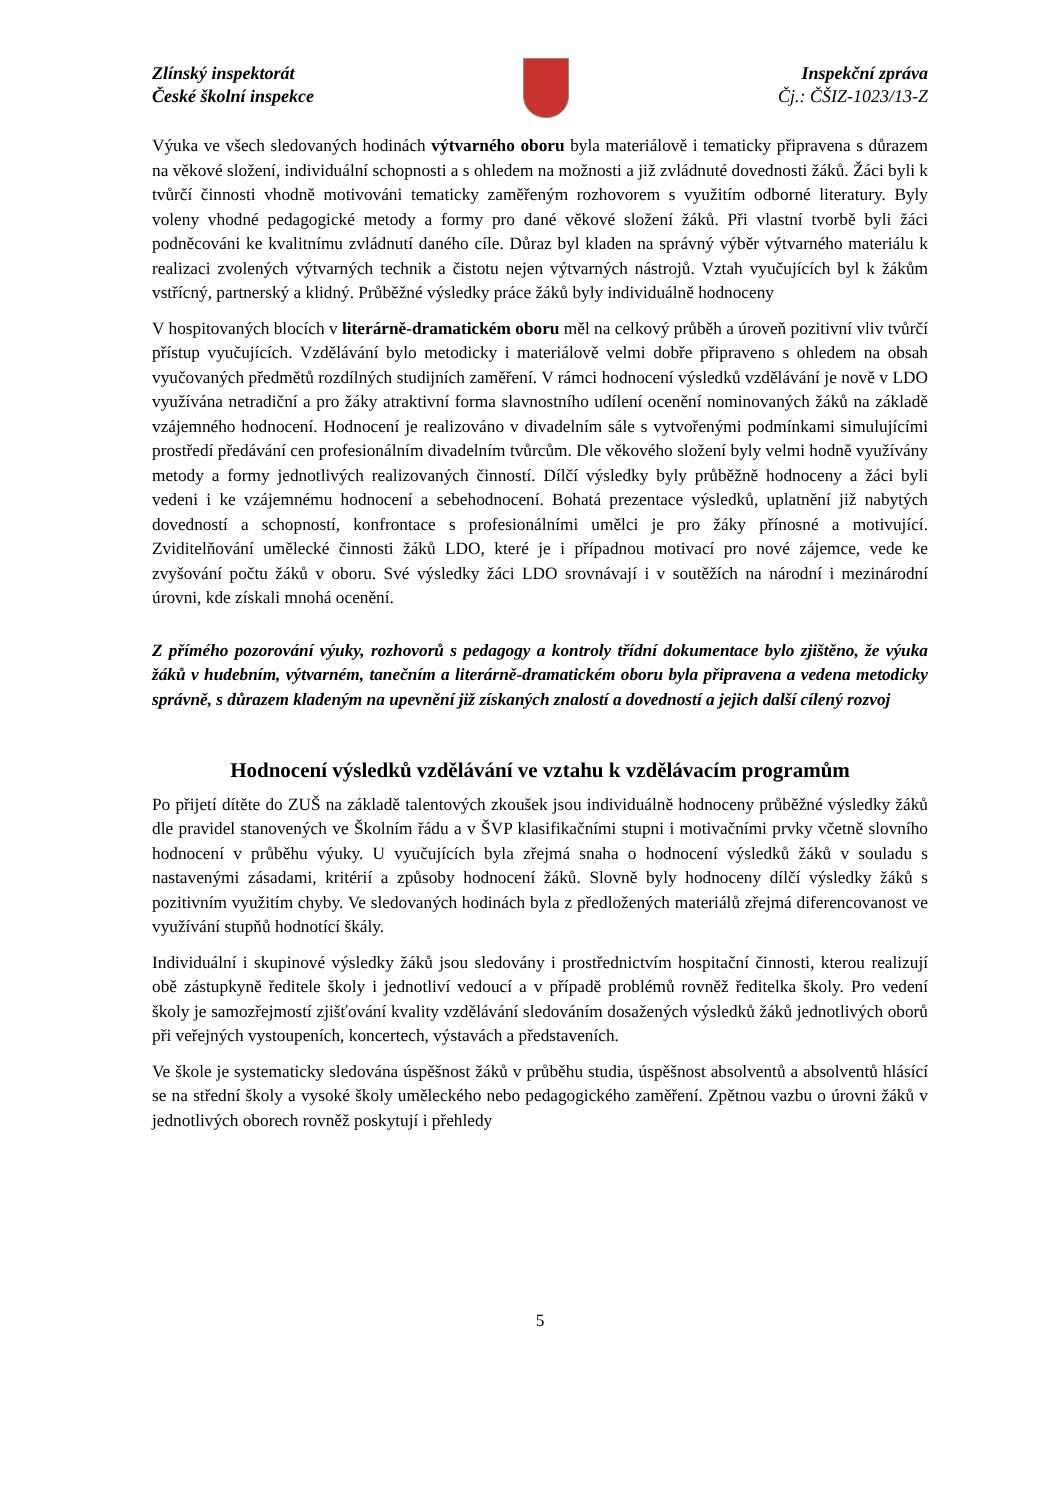Zlínský inspektorát
České školní inspekce
Inspekční zpráva
Čj.: ČŠIZ-1023/13-Z
Výuka ve všech sledovaných hodinách výtvarného oboru byla materiálově i tematicky připravena s důrazem na věkové složení, individuální schopnosti a s ohledem na možnosti a již zvládnuté dovednosti žáků. Žáci byli k tvůrčí činnosti vhodně motivováni tematicky zaměřeným rozhovorem s využitím odborné literatury. Byly voleny vhodné pedagogické metody a formy pro dané věkové složení žáků. Při vlastní tvorbě byli žáci podněcováni ke kvalitnímu zvládnutí daného cíle. Důraz byl kladen na správný výběr výtvarného materiálu k realizaci zvolených výtvarných technik a čistotu nejen výtvarných nástrojů. Vztah vyučujících byl k žákům vstřícný, partnerský a klidný. Průběžné výsledky práce žáků byly individuálně hodnoceny
V hospitovaných blocích v literárně-dramatickém oboru měl na celkový průběh a úroveň pozitivní vliv tvůrčí přístup vyučujících. Vzdělávání bylo metodicky i materiálově velmi dobře připraveno s ohledem na obsah vyučovaných předmětů rozdílných studijních zaměření. V rámci hodnocení výsledků vzdělávání je nově v LDO využívána netradiční a pro žáky atraktivní forma slavnostního udílení ocenění nominovaných žáků na základě vzájemného hodnocení. Hodnocení je realizováno v divadelním sále s vytvořenými podmínkami simulujícími prostředí předávání cen profesionálním divadelním tvůrcům. Dle věkového složení byly velmi hodně využívány metody a formy jednotlivých realizovaných činností. Dílčí výsledky byly průběžně hodnoceny a žáci byli vedeni i ke vzájemnému hodnocení a sebehodnocení. Bohatá prezentace výsledků, uplatnění již nabytých dovedností a schopností, konfrontace s profesionálními umělci je pro žáky přínosné a motivující. Zviditelňování umělecké činnosti žáků LDO, které je i případnou motivací pro nové zájemce, vede ke zvyšování počtu žáků v oboru. Své výsledky žáci LDO srovnávají i v soutěžích na národní i mezinárodní úrovni, kde získali mnohá ocenění.
Z přímého pozorování výuky, rozhovorů s pedagogy a kontroly třídní dokumentace bylo zjištěno, že výuka žáků v hudebním, výtvarném, tanečním a literárně-dramatickém oboru byla připravena a vedena metodicky správně, s důrazem kladeným na upevnění již získaných znalostí a dovedností a jejich další cílený rozvoj
Hodnocení výsledků vzdělávání ve vztahu k vzdělávacím programům
Po přijetí dítěte do ZUŠ na základě talentových zkoušek jsou individuálně hodnoceny průběžné výsledky žáků dle pravidel stanovených ve Školním řádu a v ŠVP klasifikačními stupni i motivačními prvky včetně slovního hodnocení v průběhu výuky. U vyučujících byla zřejmá snaha o hodnocení výsledků žáků v souladu s nastavenými zásadami, kritérií a způsoby hodnocení žáků. Slovně byly hodnoceny dílčí výsledky žáků s pozitivním využitím chyby. Ve sledovaných hodinách byla z předložených materiálů zřejmá diferencovanost ve využívání stupňů hodnotící škály.
Individuální i skupinové výsledky žáků jsou sledovány i prostřednictvím hospitační činnosti, kterou realizují obě zástupkyně ředitele školy i jednotliví vedoucí a v případě problémů rovněž ředitelka školy. Pro vedení školy je samozřejmostí zjišťování kvality vzdělávání sledováním dosažených výsledků žáků jednotlivých oborů při veřejných vystoupeních, koncertech, výstavách a představeních.
Ve škole je systematicky sledována úspěšnost žáků v průběhu studia, úspěšnost absolventů a absolventů hlásící se na střední školy a vysoké školy uměleckého nebo pedagogického zaměření. Zpětnou vazbu o úrovni žáků v jednotlivých oborech rovněž poskytují i přehledy
5